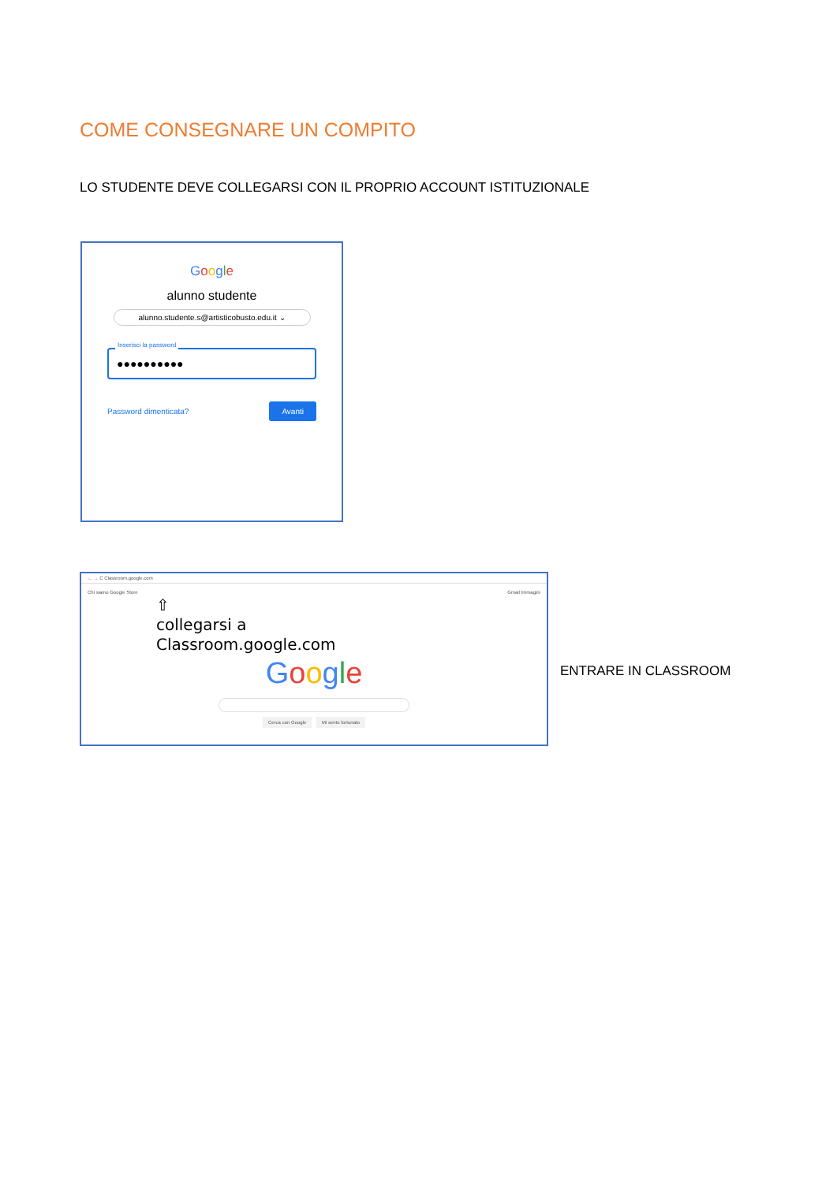COME CONSEGNARE UN COMPITO
LO STUDENTE DEVE COLLEGARSI CON IL PROPRIO ACCOUNT ISTITUZIONALE
Google
alunno studente
alunno.studente.s@artisticobusto.edu.it ⌄
Inserisci la password
●●●●●●●●●●
Password dimenticata?
Avanti
← → C Classroom.google.com
Chi siamo Google Store Gmail Immagini
⇧
collegarsi a
Classroom.google.com
Google
Cerca con Google Mi sento fortunato
ENTRARE IN CLASSROOM